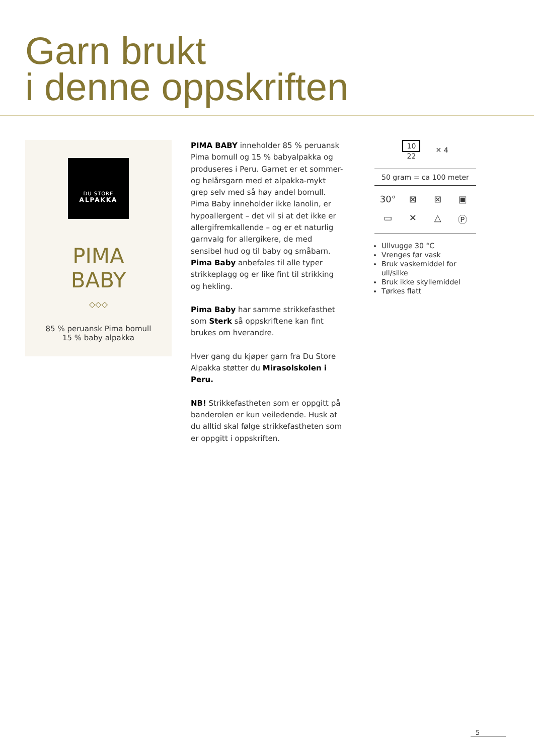Garn brukt
i denne oppskriften
DU STORE
ALPAKKA
PIMA
BABY
◇◇◇
85 % peruansk Pima bomull
15 % baby alpakka
PIMA BABY inneholder 85 % peruansk Pima bomull og 15 % babyalpakka og produseres i Peru. Garnet er et sommer- og helårsgarn med et alpakka-mykt grep selv med så høy andel bomull. Pima Baby inneholder ikke lanolin, er hypoallergent – det vil si at det ikke er allergifremkallende – og er et naturlig garnvalg for allergikere, de med sensibel hud og til baby og småbarn. Pima Baby anbefales til alle typer strikkeplagg og er like fint til strikking og hekling.
Pima Baby har samme strikkefasthet som Sterk så oppskriftene kan fint brukes om hverandre.
Hver gang du kjøper garn fra Du Store Alpakka støtter du Mirasolskolen i Peru.
NB! Strikkefastheten som er oppgitt på banderolen er kun veiledende. Husk at du alltid skal følge strikkefastheten som er oppgitt i oppskriften.
10
22
✕ 4
50 gram = ca 100 meter
30° ⊠ ⊠ ▣ ▭ ✕ △ Ⓟ
Ullvugge 30 °C
Vrenges før vask
Bruk vaskemiddel for ull/silke
Bruk ikke skyllemiddel
Tørkes flatt
5